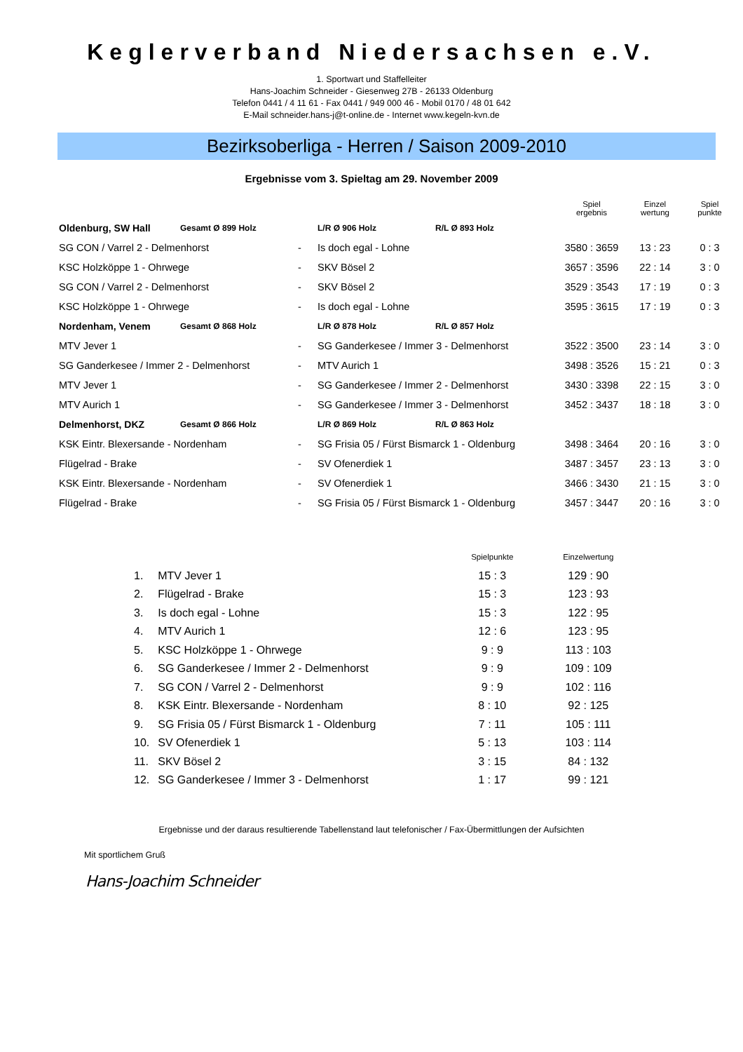Keglerverband Niedersachsen e.V.
1. Sportwart und Staffelleiter
Hans-Joachim Schneider - Giesenweg 27B - 26133 Oldenburg
Telefon 0441 / 4 11 61 - Fax 0441 / 949 000 46 - Mobil 0170 / 48 01 642
E-Mail schneider.hans-j@t-online.de - Internet www.kegeln-kvn.de
Bezirksoberliga - Herren / Saison 2009-2010
Ergebnisse vom 3. Spieltag am 29. November 2009
| | | | | | Spiel ergebnis | Einzel wertung | Spiel punkte |
| Oldenburg, SW Hall | Gesamt Ø 899 Holz | | L/R Ø 906 Holz | R/L Ø 893 Holz | | | |
| SG CON / Varrel 2 - Delmenhorst | | - | Is doch egal - Lohne | | 3580 : 3659 | 13 : 23 | 0 : 3 |
| KSC Holzköppe 1 - Ohrwege | | - | SKV Bösel 2 | | 3657 : 3596 | 22 : 14 | 3 : 0 |
| SG CON / Varrel 2 - Delmenhorst | | - | SKV Bösel 2 | | 3529 : 3543 | 17 : 19 | 0 : 3 |
| KSC Holzköppe 1 - Ohrwege | | - | Is doch egal - Lohne | | 3595 : 3615 | 17 : 19 | 0 : 3 |
| Nordenham, Venem | Gesamt Ø 868 Holz | | L/R Ø 878 Holz | R/L Ø 857 Holz | | | |
| MTV Jever 1 | | - | SG Ganderkesee / Immer 3 - Delmenhorst | | 3522 : 3500 | 23 : 14 | 3 : 0 |
| SG Ganderkesee / Immer 2 - Delmenhorst | | - | MTV Aurich 1 | | 3498 : 3526 | 15 : 21 | 0 : 3 |
| MTV Jever 1 | | - | SG Ganderkesee / Immer 2 - Delmenhorst | | 3430 : 3398 | 22 : 15 | 3 : 0 |
| MTV Aurich 1 | | - | SG Ganderkesee / Immer 3 - Delmenhorst | | 3452 : 3437 | 18 : 18 | 3 : 0 |
| Delmenhorst, DKZ | Gesamt Ø 866 Holz | | L/R Ø 869 Holz | R/L Ø 863 Holz | | | |
| KSK Eintr. Blexersande - Nordenham | | - | SG Frisia 05 / Fürst Bismarck 1 - Oldenburg | | 3498 : 3464 | 20 : 16 | 3 : 0 |
| Flügelrad - Brake | | - | SV Ofenerdiek 1 | | 3487 : 3457 | 23 : 13 | 3 : 0 |
| KSK Eintr. Blexersande - Nordenham | | - | SV Ofenerdiek 1 | | 3466 : 3430 | 21 : 15 | 3 : 0 |
| Flügelrad - Brake | | - | SG Frisia 05 / Fürst Bismarck 1 - Oldenburg | | 3457 : 3447 | 20 : 16 | 3 : 0 |
| | | Spielpunkte | Einzelwertung |
| 1. | MTV Jever 1 | 15 : 3 | 129 : 90 |
| 2. | Flügelrad - Brake | 15 : 3 | 123 : 93 |
| 3. | Is doch egal - Lohne | 15 : 3 | 122 : 95 |
| 4. | MTV Aurich 1 | 12 : 6 | 123 : 95 |
| 5. | KSC Holzköppe 1 - Ohrwege | 9 : 9 | 113 : 103 |
| 6. | SG Ganderkesee / Immer 2 - Delmenhorst | 9 : 9 | 109 : 109 |
| 7. | SG CON / Varrel 2 - Delmenhorst | 9 : 9 | 102 : 116 |
| 8. | KSK Eintr. Blexersande - Nordenham | 8 : 10 | 92 : 125 |
| 9. | SG Frisia 05 / Fürst Bismarck 1 - Oldenburg | 7 : 11 | 105 : 111 |
| 10. | SV Ofenerdiek 1 | 5 : 13 | 103 : 114 |
| 11. | SKV Bösel 2 | 3 : 15 | 84 : 132 |
| 12. | SG Ganderkesee / Immer 3 - Delmenhorst | 1 : 17 | 99 : 121 |
Ergebnisse und der daraus resultierende Tabellenstand laut telefonischer / Fax-Übermittlungen der Aufsichten
Mit sportlichem Gruß
Hans-Joachim Schneider